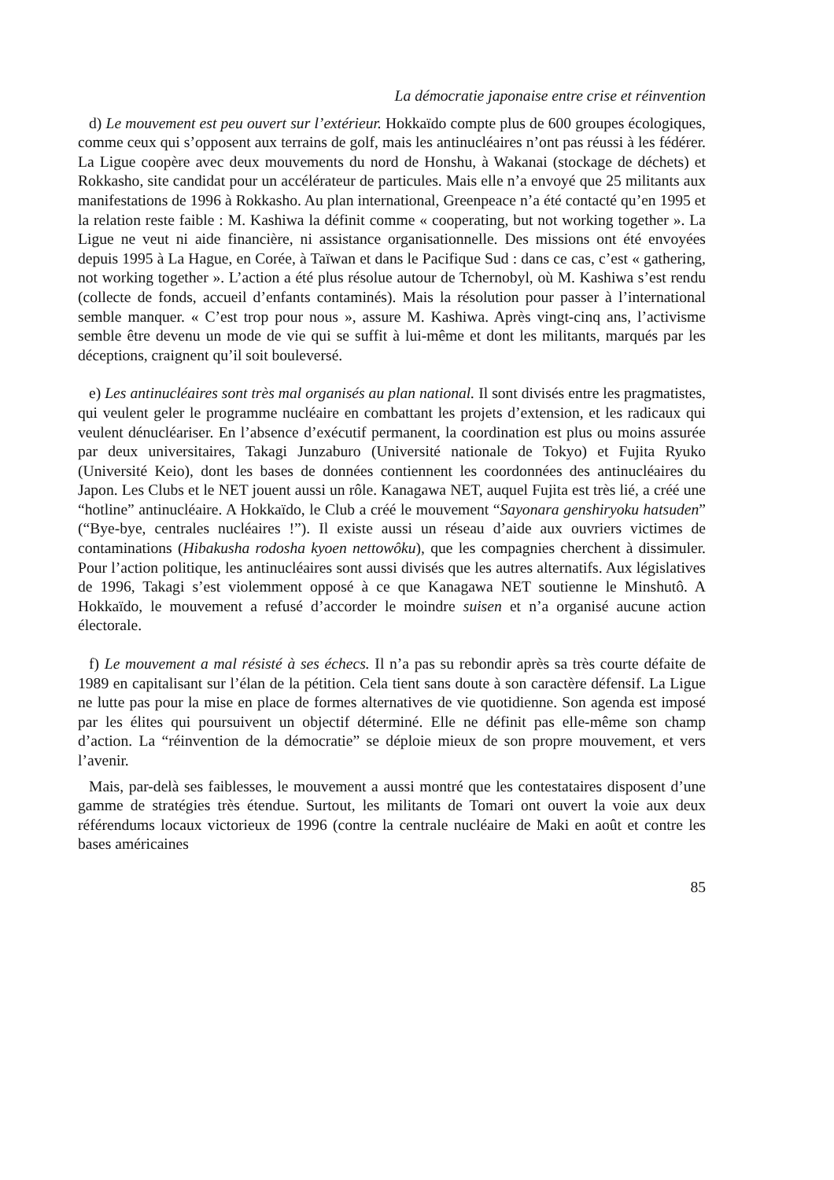La démocratie japonaise entre crise et réinvention
d) Le mouvement est peu ouvert sur l’extérieur. Hokkaïdo compte plus de 600 groupes écologiques, comme ceux qui s’opposent aux terrains de golf, mais les antinucléaires n’ont pas réussi à les fédérer. La Ligue coopère avec deux mouvements du nord de Honshu, à Wakanai (stockage de déchets) et Rokkasho, site candidat pour un accélérateur de particules. Mais elle n’a envoyé que 25 militants aux manifestations de 1996 à Rokkasho. Au plan international, Greenpeace n’a été contacté qu’en 1995 et la relation reste faible : M. Kashiwa la définit comme « cooperating, but not working together ». La Ligue ne veut ni aide financière, ni assistance organisationnelle. Des missions ont été envoyées depuis 1995 à La Hague, en Corée, à Taïwan et dans le Pacifique Sud : dans ce cas, c’est « gathering, not working together ». L’action a été plus résolue autour de Tchernobyl, où M. Kashiwa s’est rendu (collecte de fonds, accueil d’enfants contaminés). Mais la résolution pour passer à l’international semble manquer. « C’est trop pour nous », assure M. Kashiwa. Après vingt-cinq ans, l’activisme semble être devenu un mode de vie qui se suffit à lui-même et dont les militants, marqués par les déceptions, craignent qu’il soit bouleversé.
e) Les antinucléaires sont très mal organisés au plan national. Il sont divisés entre les pragmatistes, qui veulent geler le programme nucléaire en combattant les projets d’extension, et les radicaux qui veulent dénucléariser. En l’absence d’exécutif permanent, la coordination est plus ou moins assurée par deux universitaires, Takagi Junzaburo (Université nationale de Tokyo) et Fujita Ryuko (Université Keio), dont les bases de données contiennent les coordonnées des antinucléaires du Japon. Les Clubs et le NET jouent aussi un rôle. Kanagawa NET, auquel Fujita est très lié, a créé une “hotline” antinucléaire. A Hokkaïdo, le Club a créé le mouvement “Sayonara genshiryoku hatsuden” (“Bye-bye, centrales nucléaires !”). Il existe aussi un réseau d’aide aux ouvriers victimes de contaminations (Hibakusha rodosha kyoen nettowôku), que les compagnies cherchent à dissimuler. Pour l’action politique, les antinucléaires sont aussi divisés que les autres alternatifs. Aux législatives de 1996, Takagi s’est violemment opposé à ce que Kanagawa NET soutienne le Minshutô. A Hokkaïdo, le mouvement a refusé d’accorder le moindre suisen et n’a organisé aucune action électorale.
f) Le mouvement a mal résisté à ses échecs. Il n’a pas su rebondir après sa très courte défaite de 1989 en capitalisant sur l’élan de la pétition. Cela tient sans doute à son caractère défensif. La Ligue ne lutte pas pour la mise en place de formes alternatives de vie quotidienne. Son agenda est imposé par les élites qui poursuivent un objectif déterminé. Elle ne définit pas elle-même son champ d’action. La “réinvention de la démocratie” se déploie mieux de son propre mouvement, et vers l’avenir.
Mais, par-delà ses faiblesses, le mouvement a aussi montré que les contestataires disposent d’une gamme de stratégies très étendue. Surtout, les militants de Tomari ont ouvert la voie aux deux référendums locaux victorieux de 1996 (contre la centrale nucléaire de Maki en août et contre les bases américaines
85